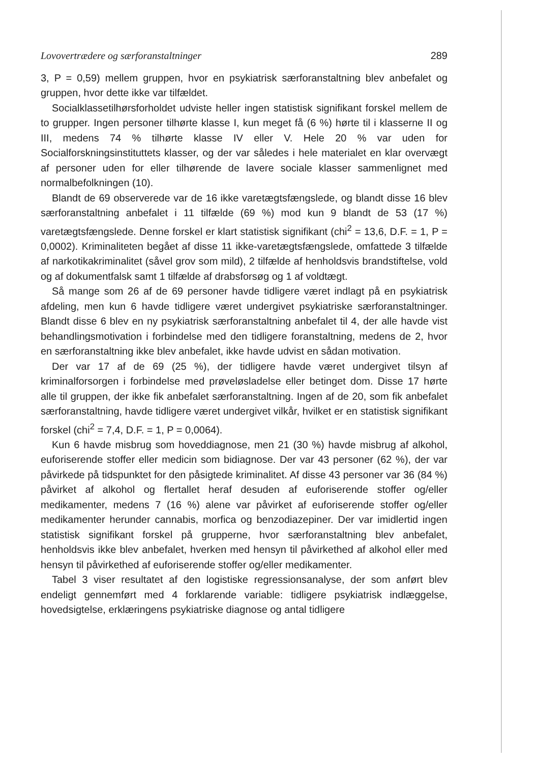Lovovertrædere og særforanstaltninger 289
3, P = 0,59) mellem gruppen, hvor en psykiatrisk særforanstaltning blev anbefalet og gruppen, hvor dette ikke var tilfældet.
Socialklassetilhørsforholdet udviste heller ingen statistisk signifikant forskel mellem de to grupper. Ingen personer tilhørte klasse I, kun meget få (6 %) hørte til i klasserne II og III, medens 74 % tilhørte klasse IV eller V. Hele 20 % var uden for Socialforskningsinstituttets klasser, og der var således i hele materialet en klar overvægt af personer uden for eller tilhørende de lavere sociale klasser sammenlignet med normalbefolkningen (10).
Blandt de 69 observerede var de 16 ikke varetægtsfængslede, og blandt disse 16 blev særforanstaltning anbefalet i 11 tilfælde (69 %) mod kun 9 blandt de 53 (17 %) varetægtsfængslede. Denne forskel er klart statistisk signifikant (chi<sup>2</sup> = 13,6, D.F. = 1, P = 0,0002). Kriminaliteten begået af disse 11 ikke-varetægtsfængslede, omfattede 3 tilfælde af narkotikakriminalitet (såvel grov som mild), 2 tilfælde af henholdsvis brandstiftelse, vold og af dokumentfalsk samt 1 tilfælde af drabsforsøg og 1 af voldtægt.
Så mange som 26 af de 69 personer havde tidligere været indlagt på en psykiatrisk afdeling, men kun 6 havde tidligere været undergivet psykiatriske særforanstaltninger. Blandt disse 6 blev en ny psykiatrisk særforanstaltning anbefalet til 4, der alle havde vist behandlingsmotivation i forbindelse med den tidligere foranstaltning, medens de 2, hvor en særforanstaltning ikke blev anbefalet, ikke havde udvist en sådan motivation.
Der var 17 af de 69 (25 %), der tidligere havde været undergivet tilsyn af kriminalforsorgen i forbindelse med prøveløsladelse eller betinget dom. Disse 17 hørte alle til gruppen, der ikke fik anbefalet særforanstaltning. Ingen af de 20, som fik anbefalet særforanstaltning, havde tidligere været undergivet vilkår, hvilket er en statistisk signifikant forskel (chi<sup>2</sup> = 7,4, D.F. = 1, P = 0,0064).
Kun 6 havde misbrug som hoveddiagnose, men 21 (30 %) havde misbrug af alkohol, euforiserende stoffer eller medicin som bidiagnose. Der var 43 personer (62 %), der var påvirkede på tidspunktet for den påsigtede kriminalitet. Af disse 43 personer var 36 (84 %) påvirket af alkohol og flertallet heraf desuden af euforiserende stoffer og/eller medikamenter, medens 7 (16 %) alene var påvirket af euforiserende stoffer og/eller medikamenter herunder cannabis, morfica og benzodiazepiner. Der var imidlertid ingen statistisk signifikant forskel på grupperne, hvor særforanstaltning blev anbefalet, henholdsvis ikke blev anbefalet, hverken med hensyn til påvirkethed af alkohol eller med hensyn til påvirkethed af euforiserende stoffer og/eller medikamenter.
Tabel 3 viser resultatet af den logistiske regressionsanalyse, der som anført blev endeligt gennemført med 4 forklarende variable: tidligere psykiatrisk indlæggelse, hovedsigtelse, erklæringens psykiatriske diagnose og antal tidligere